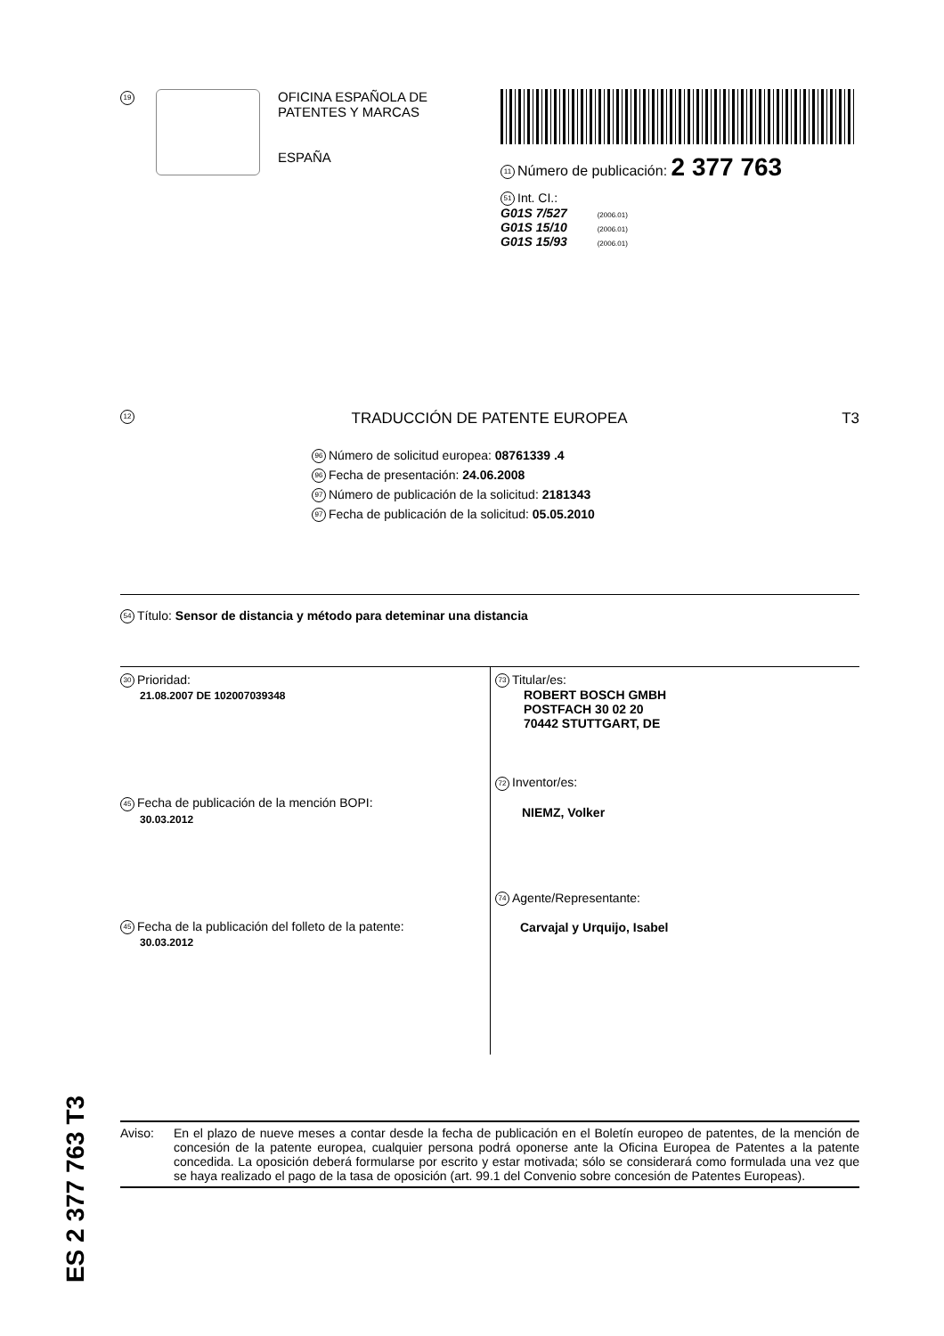19
OFICINA ESPAÑOLA DE
PATENTES Y MARCAS
ESPAÑA
11 Número de publicación: 2 377 763
51 Int. CI.:
G01S 7/527 (2006.01)
G01S 15/10 (2006.01)
G01S 15/93 (2006.01)
12 TRADUCCIÓN DE PATENTE EUROPEA T3
96 Número de solicitud europea: 08761339 .4
96 Fecha de presentación: 24.06.2008
97 Número de publicación de la solicitud: 2181343
97 Fecha de publicación de la solicitud: 05.05.2010
54 Título: Sensor de distancia y método para deteminar una distancia
30 Prioridad:
21.08.2007 DE 102007039348
45 Fecha de publicación de la mención BOPI:
30.03.2012
45 Fecha de la publicación del folleto de la patente:
30.03.2012
73 Titular/es:
ROBERT BOSCH GMBH
POSTFACH 30 02 20
70442 STUTTGART, DE
72 Inventor/es:
NIEMZ, Volker
74 Agente/Representante:
Carvajal y Urquijo, Isabel
ES 2 377 763 T3
Aviso: En el plazo de nueve meses a contar desde la fecha de publicación en el Boletín europeo de patentes, de la mención de concesión de la patente europea, cualquier persona podrá oponerse ante la Oficina Europea de Patentes a la patente concedida. La oposición deberá formularse por escrito y estar motivada; sólo se considerará como formulada una vez que se haya realizado el pago de la tasa de oposición (art. 99.1 del Convenio sobre concesión de Patentes Europeas).